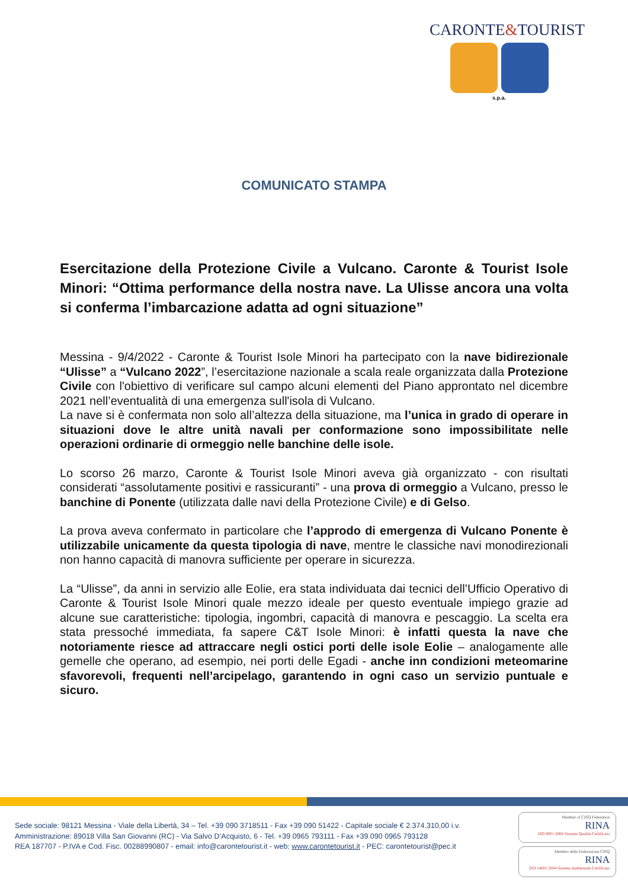CARONTE&TOURIST
s.p.a.
COMUNICATO STAMPA
Esercitazione della Protezione Civile a Vulcano. Caronte & Tourist Isole Minori: “Ottima performance della nostra nave. La Ulisse ancora una volta si conferma l’imbarcazione adatta ad ogni situazione”
Messina - 9/4/2022 - Caronte & Tourist Isole Minori ha partecipato con la nave bidirezionale “Ulisse” a “Vulcano 2022”, l’esercitazione nazionale a scala reale organizzata dalla Protezione Civile con l'obiettivo di verificare sul campo alcuni elementi del Piano approntato nel dicembre 2021 nell’eventualità di una emergenza sull'isola di Vulcano.
La nave si è confermata non solo all’altezza della situazione, ma l’unica in grado di operare in situazioni dove le altre unità navali per conformazione sono impossibilitate nelle operazioni ordinarie di ormeggio nelle banchine delle isole.
Lo scorso 26 marzo, Caronte & Tourist Isole Minori aveva già organizzato - con risultati considerati “assolutamente positivi e rassicuranti” - una prova di ormeggio a Vulcano, presso le banchine di Ponente (utilizzata dalle navi della Protezione Civile) e di Gelso.
La prova aveva confermato in particolare che l’approdo di emergenza di Vulcano Ponente è utilizzabile unicamente da questa tipologia di nave, mentre le classiche navi monodirezionali non hanno capacità di manovra sufficiente per operare in sicurezza.
La “Ulisse”, da anni in servizio alle Eolie, era stata individuata dai tecnici dell’Ufficio Operativo di Caronte & Tourist Isole Minori quale mezzo ideale per questo eventuale impiego grazie ad alcune sue caratteristiche: tipologia, ingombri, capacità di manovra e pescaggio. La scelta era stata pressoché immediata, fa sapere C&T Isole Minori: è infatti questa la nave che notoriamente riesce ad attraccare negli ostici porti delle isole Eolie – analogamente alle gemelle che operano, ad esempio, nei porti delle Egadi - anche inn condizioni meteomarine sfavorevoli, frequenti nell’arcipelago, garantendo in ogni caso un servizio puntuale e sicuro.
Sede sociale: 98121 Messina - Viale della Libertà, 34 – Tel. +39 090 3718511 - Fax +39 090 51422 - Capitale sociale € 2.374.310,00 i.v.
Amministrazione: 89018 Villa San Giovanni (RC) - Via Salvo D’Acquisto, 6 - Tel. +39 0965 793111 - Fax +39 090 0965 793128
REA 187707 - P.IVA e Cod. Fisc. 00288990807 - email: info@carontetourist.it - web: www.carontetourist.it - PEC: carontetourist@pec.it
Member of CISQ Federation
RINA
ISO 9001:2008 Sistema Qualità Certificato
Membro della Federazione CISQ
RINA
ISO 14001:2004 Sistema Ambientale Certificato